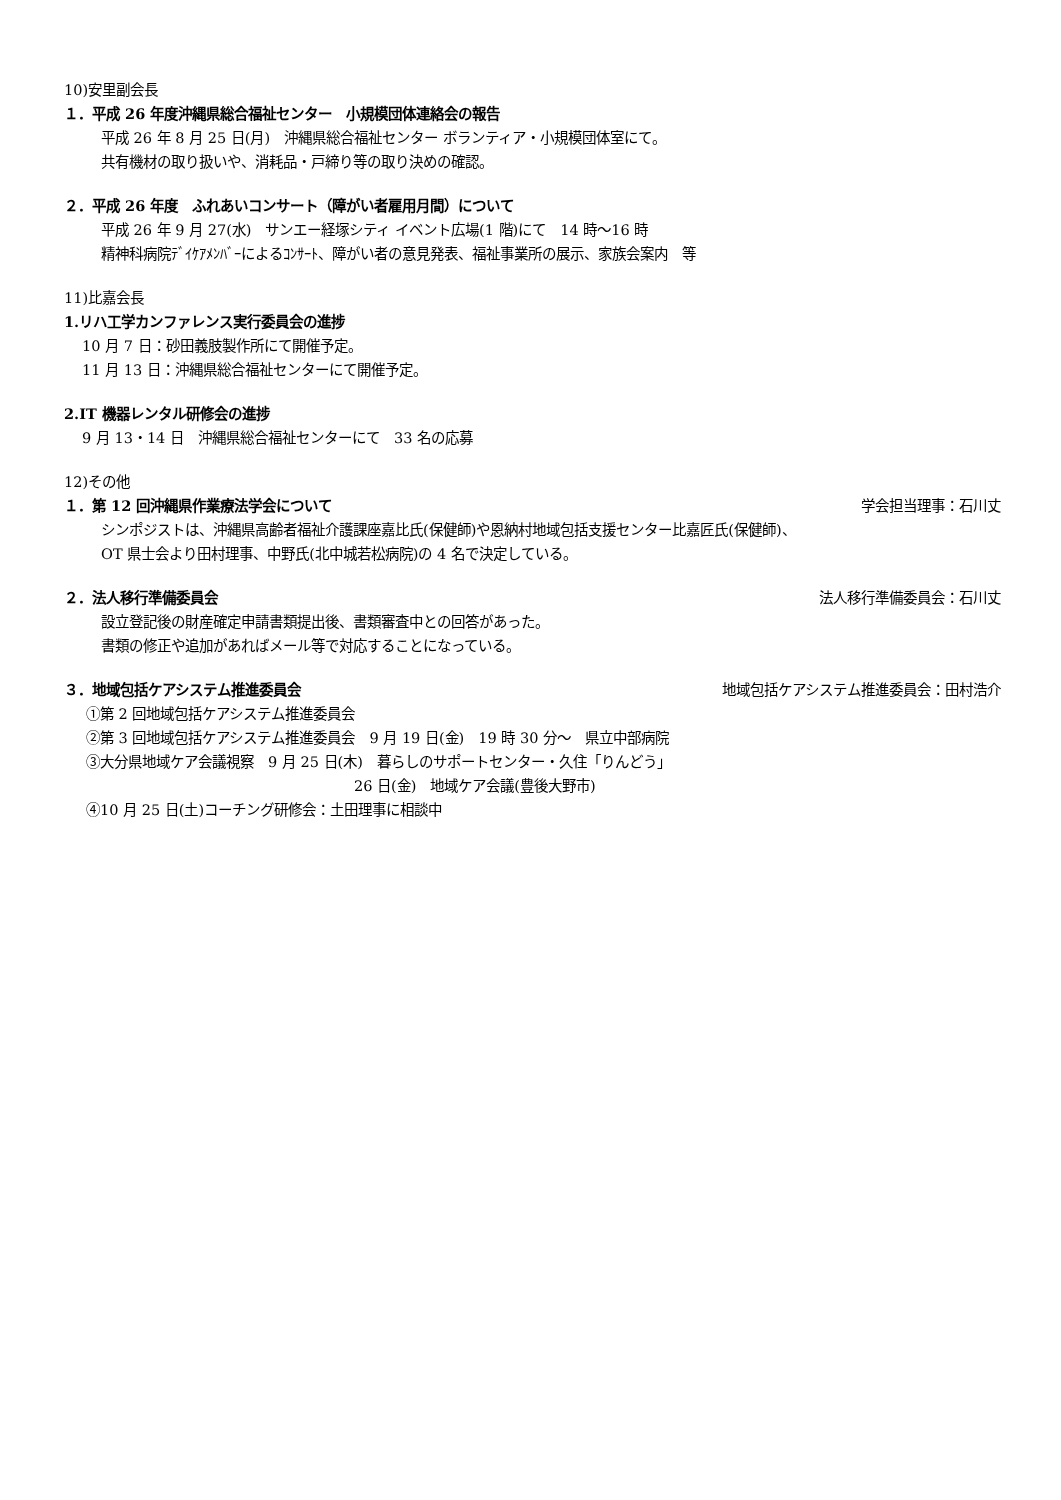10)安里副会長
１．平成 26 年度沖縄県総合福祉センター　小規模団体連絡会の報告
平成 26 年 8 月 25 日(月)　沖縄県総合福祉センター ボランティア・小規模団体室にて。
共有機材の取り扱いや、消耗品・戸締り等の取り決めの確認。
２．平成 26 年度　ふれあいコンサート（障がい者雇用月間）について
平成 26 年 9 月 27(水)　サンエー経塚シティ イベント広場(1 階)にて　14 時～16 時
精神科病院ﾃﾞｲｹｱﾒﾝﾊﾞｰによるｺﾝｻｰﾄ、障がい者の意見発表、福祉事業所の展示、家族会案内　等
11)比嘉会長
1.リハ工学カンファレンス実行委員会の進捗
10 月 7 日：砂田義肢製作所にて開催予定。
11 月 13 日：沖縄県総合福祉センターにて開催予定。
2.IT 機器レンタル研修会の進捗
9 月 13・14 日　沖縄県総合福祉センターにて　33 名の応募
12)その他
１．第 12 回沖縄県作業療法学会について 学会担当理事：石川丈
シンポジストは、沖縄県高齢者福祉介護課座嘉比氏(保健師)や恩納村地域包括支援センター比嘉匠氏(保健師)、
OT 県士会より田村理事、中野氏(北中城若松病院)の 4 名で決定している。
２．法人移行準備委員会 法人移行準備委員会：石川丈
設立登記後の財産確定申請書類提出後、書類審査中との回答があった。
書類の修正や追加があればメール等で対応することになっている。
３．地域包括ケアシステム推進委員会 地域包括ケアシステム推進委員会：田村浩介
①第 2 回地域包括ケアシステム推進委員会
②第 3 回地域包括ケアシステム推進委員会　9 月 19 日(金)　19 時 30 分～　県立中部病院
③大分県地域ケア会議視察　9 月 25 日(木)　暮らしのサポートセンター・久住「りんどう」
26 日(金)　地域ケア会議(豊後大野市)
④10 月 25 日(土)コーチング研修会：土田理事に相談中